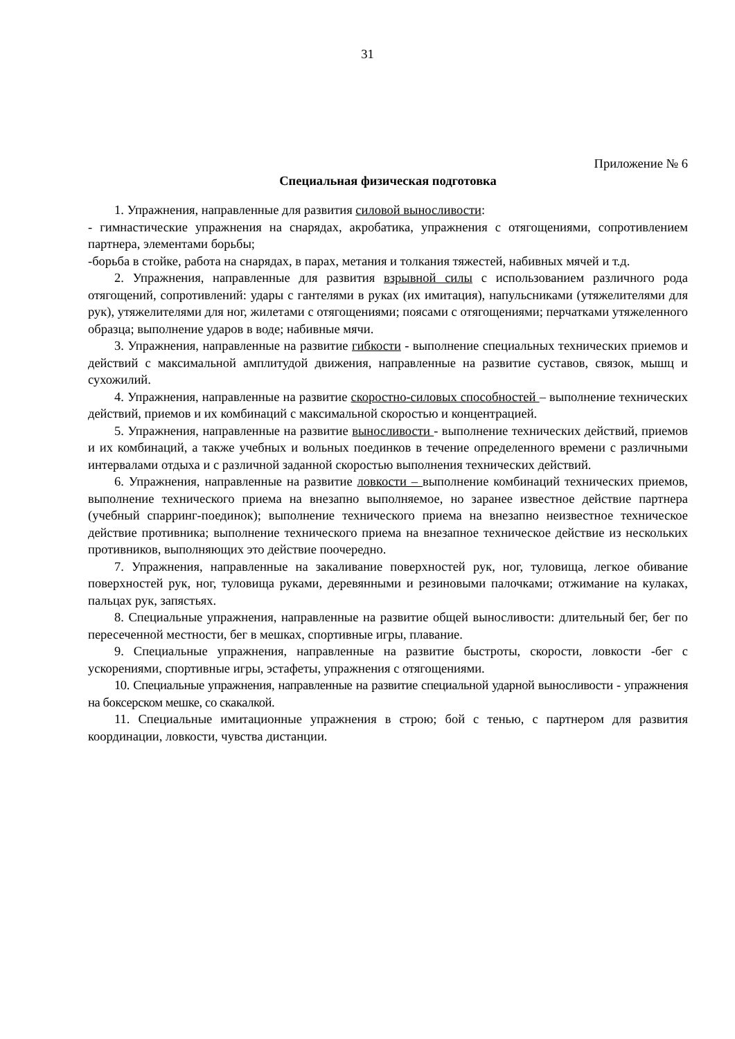31
Приложение № 6
Специальная физическая подготовка
1. Упражнения, направленные для развития силовой выносливости:
- гимнастические упражнения на снарядах, акробатика, упражнения с отягощениями, сопротивлением партнера, элементами борьбы;
-борьба в стойке, работа на снарядах, в парах, метания и толкания тяжестей, набивных мячей и т.д.
2. Упражнения, направленные для развития взрывной силы с использованием различного рода отягощений, сопротивлений: удары с гантелями в руках (их имитация), напульсниками (утяжелителями для рук), утяжелителями для ног, жилетами с отягощениями; поясами с отягощениями; перчатками утяжеленного образца; выполнение ударов в воде; набивные мячи.
3. Упражнения, направленные на развитие гибкости - выполнение специальных технических приемов и действий с максимальной амплитудой движения, направленные на развитие суставов, связок, мышц и сухожилий.
4. Упражнения, направленные на развитие скоростно-силовых способностей – выполнение технических действий, приемов и их комбинаций с максимальной скоростью и концентрацией.
5. Упражнения, направленные на развитие выносливости - выполнение технических действий, приемов и их комбинаций, а также учебных и вольных поединков в течение определенного времени с различными интервалами отдыха и с различной заданной скоростью выполнения технических действий.
6. Упражнения, направленные на развитие ловкости – выполнение комбинаций технических приемов, выполнение технического приема на внезапно выполняемое, но заранее известное действие партнера (учебный спарринг-поединок); выполнение технического приема на внезапно неизвестное техническое действие противника; выполнение технического приема на внезапное техническое действие из нескольких противников, выполняющих это действие поочередно.
7. Упражнения, направленные на закаливание поверхностей рук, ног, туловища, легкое обивание поверхностей рук, ног, туловища руками, деревянными и резиновыми палочками; отжимание на кулаках, пальцах рук, запястьях.
8. Специальные упражнения, направленные на развитие общей выносливости: длительный бег, бег по пересеченной местности, бег в мешках, спортивные игры, плавание.
9. Специальные упражнения, направленные на развитие быстроты, скорости, ловкости -бег с ускорениями, спортивные игры, эстафеты, упражнения с отягощениями.
10. Специальные упражнения, направленные на развитие специальной ударной выносливости - упражнения на боксерском мешке, со скакалкой.
11. Специальные имитационные упражнения в строю; бой с тенью, с партнером для развития координации, ловкости, чувства дистанции.